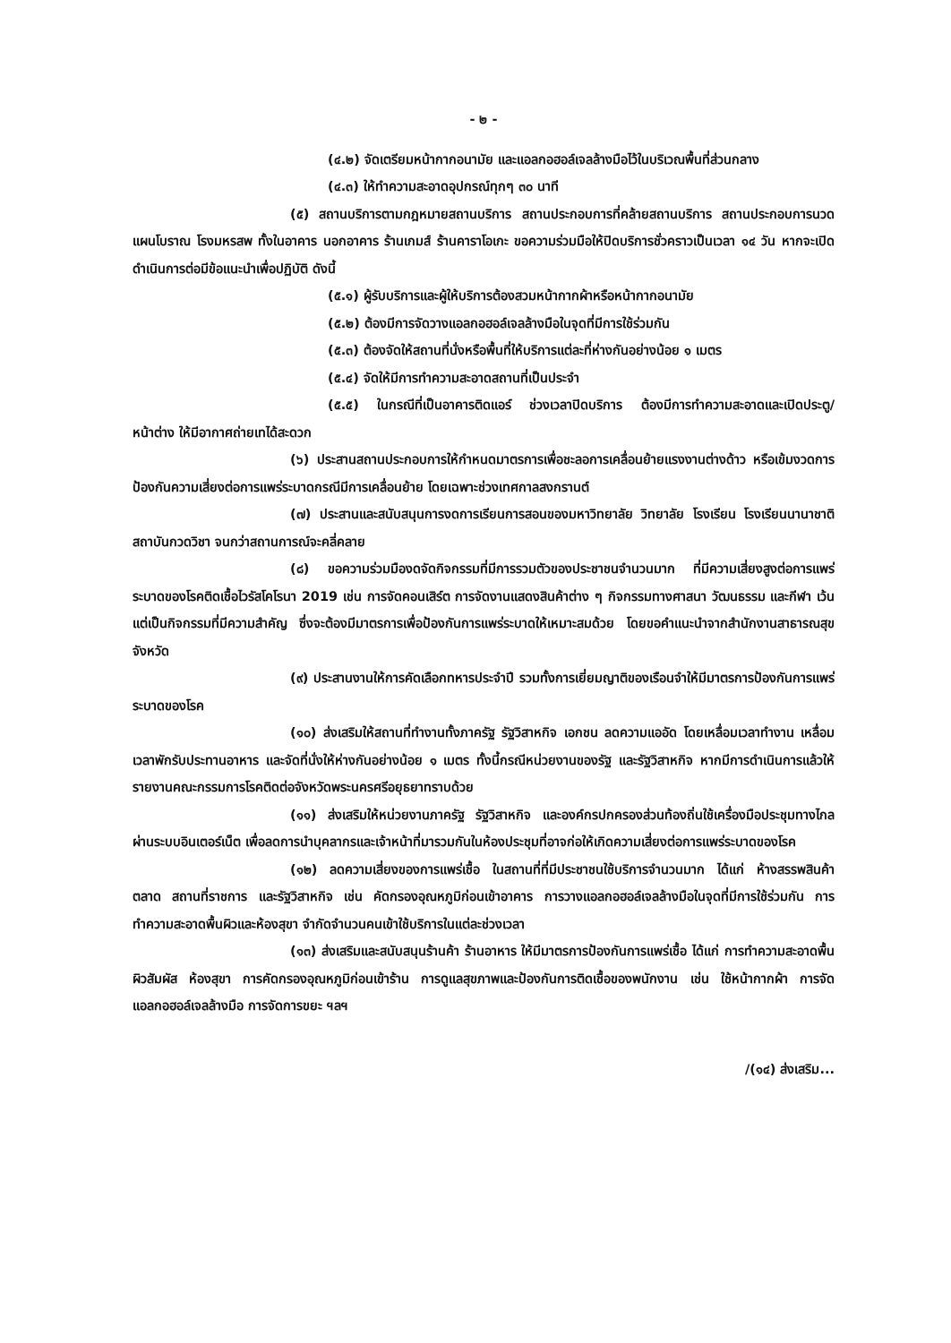- ๒ -
(๔.๒) จัดเตรียมหน้ากากอนามัย และแอลกอฮอล์เจลล้างมือไว้ในบริเวณพื้นที่ส่วนกลาง
(๔.๓) ให้ทำความสะอาดอุปกรณ์ทุกๆ ๓๐ นาที
(๕) สถานบริการตามกฎหมายสถานบริการ สถานประกอบการที่คล้ายสถานบริการ สถานประกอบการนวดแผนโบราณ โรงมหรสพ ทั้งในอาคาร นอกอาคาร ร้านเกมส์ ร้านคาราโอเกะ ขอความร่วมมือให้ปิดบริการชั่วคราวเป็นเวลา ๑๔ วัน หากจะเปิดดำเนินการต่อมีข้อแนะนำเพื่อปฏิบัติ ดังนี้
(๕.๑) ผู้รับบริการและผู้ให้บริการต้องสวมหน้ากากผ้าหรือหน้ากากอนามัย
(๕.๒) ต้องมีการจัดวางแอลกอฮอล์เจลล้างมือในจุดที่มีการใช้ร่วมกัน
(๕.๓) ต้องจัดให้สถานที่นั่งหรือพื้นที่ให้บริการแต่ละที่ห่างกันอย่างน้อย ๑ เมตร
(๕.๔) จัดให้มีการทำความสะอาดสถานที่เป็นประจำ
(๕.๕) ในกรณีที่เป็นอาคารติดแอร์ ช่วงเวลาปิดบริการ ต้องมีการทำความสะอาดและเปิดประตู/หน้าต่าง ให้มีอากาศถ่ายเทได้สะดวก
(๖) ประสานสถานประกอบการให้กำหนดมาตรการเพื่อชะลอการเคลื่อนย้ายแรงงานต่างด้าว หรือเข้มงวดการป้องกันความเสี่ยงต่อการแพร่ระบาดกรณีมีการเคลื่อนย้าย โดยเฉพาะช่วงเทศกาลสงกรานต์
(๗) ประสานและสนับสนุนการงดการเรียนการสอนของมหาวิทยาลัย วิทยาลัย โรงเรียน โรงเรียนนานาชาติ สถาบันกวดวิชา จนกว่าสถานการณ์จะคลี่คลาย
(๘) ขอความร่วมมืองดจัดกิจกรรมที่มีการรวมตัวของประชาชนจำนวนมาก ที่มีความเสี่ยงสูงต่อการแพร่ระบาดของโรคติดเชื้อไวรัสโคโรนา 2019 เช่น การจัดคอนเสิร์ต การจัดงานแสดงสินค้าต่าง ๆ กิจกรรมทางศาสนา วัฒนธรรม และกีฬา เว้นแต่เป็นกิจกรรมที่มีความสำคัญ ซึ่งจะต้องมีมาตรการเพื่อป้องกันการแพร่ระบาดให้เหมาะสมด้วย โดยขอคำแนะนำจากสำนักงานสาธารณสุขจังหวัด
(๙) ประสานงานให้การคัดเลือกทหารประจำปี รวมทั้งการเยี่ยมญาติของเรือนจำให้มีมาตรการป้องกันการแพร่ระบาดของโรค
(๑๐) ส่งเสริมให้สถานที่ทำงานทั้งภาครัฐ รัฐวิสาหกิจ เอกชน ลดความแออัด โดยเหลื่อมเวลาทำงาน เหลื่อมเวลาพักรับประทานอาหาร และจัดที่นั่งให้ห่างกันอย่างน้อย ๑ เมตร ทั้งนี้กรณีหน่วยงานของรัฐ และรัฐวิสาหกิจ หากมีการดำเนินการแล้วให้รายงานคณะกรรมการโรคติดต่อจังหวัดพระนครศรีอยุธยาทราบด้วย
(๑๑) ส่งเสริมให้หน่วยงานภาครัฐ รัฐวิสาหกิจ และองค์กรปกครองส่วนท้องถิ่นใช้เครื่องมือประชุมทางไกลผ่านระบบอินเตอร์เน็ต เพื่อลดการนำบุคลากรและเจ้าหน้าที่มารวมกันในห้องประชุมที่อาจก่อให้เกิดความเสี่ยงต่อการแพร่ระบาดของโรค
(๑๒) ลดความเสี่ยงของการแพร่เชื้อ ในสถานที่ที่มีประชาชนใช้บริการจำนวนมาก ได้แก่ ห้างสรรพสินค้า ตลาด สถานที่ราชการ และรัฐวิสาหกิจ เช่น คัดกรองอุณหภูมิก่อนเข้าอาคาร การวางแอลกอฮอล์เจลล้างมือในจุดที่มีการใช้ร่วมกัน การทำความสะอาดพื้นผิวและห้องสุขา จำกัดจำนวนคนเข้าใช้บริการในแต่ละช่วงเวลา
(๑๓) ส่งเสริมและสนับสนุนร้านค้า ร้านอาหาร ให้มีมาตรการป้องกันการแพร่เชื้อ ได้แก่ การทำความสะอาดพื้นผิวสัมผัส ห้องสุขา การคัดกรองอุณหภูมิก่อนเข้าร้าน การดูแลสุขภาพและป้องกันการติดเชื้อของพนักงาน เช่น ใช้หน้ากากผ้า การจัดแอลกอฮอล์เจลล้างมือ การจัดการขยะ ฯลฯ
/(๑๔) ส่งเสริม...